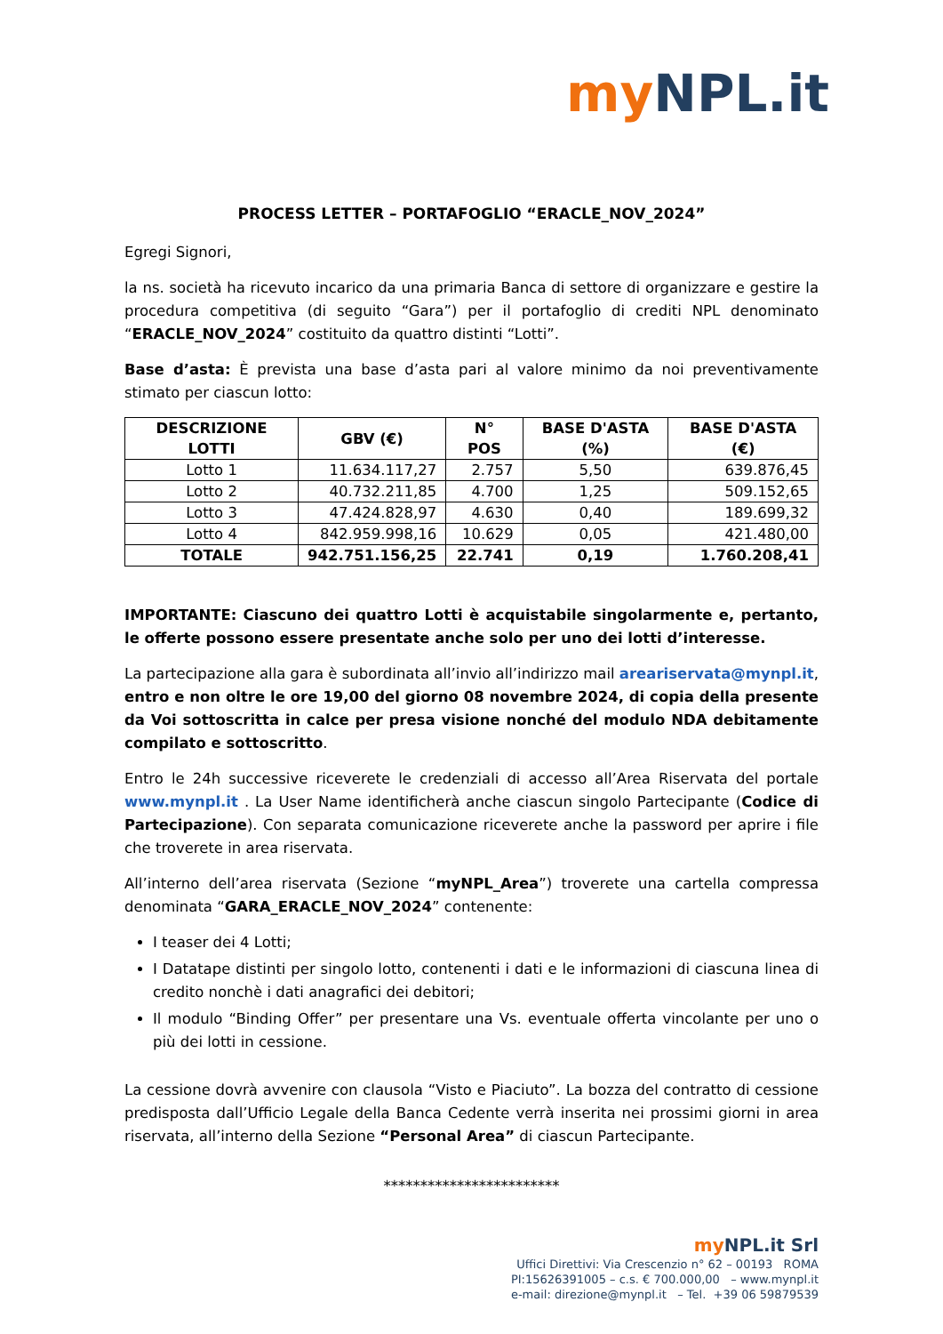my NPL.it
PROCESS LETTER – PORTAFOGLIO “ERACLE_NOV_2024”
Egregi Signori,
la ns. società ha ricevuto incarico da una primaria Banca di settore di organizzare e gestire la procedura competitiva (di seguito “Gara”) per il portafoglio di crediti NPL denominato “ERACLE_NOV_2024” costituito da quattro distinti “Lotti”.
Base d’asta: È prevista una base d’asta pari al valore minimo da noi preventivamente stimato per ciascun lotto:
| DESCRIZIONE LOTTI | GBV (€) | N° POS | BASE D'ASTA (%) | BASE D'ASTA (€) |
| --- | --- | --- | --- | --- |
| Lotto 1 | 11.634.117,27 | 2.757 | 5,50 | 639.876,45 |
| Lotto 2 | 40.732.211,85 | 4.700 | 1,25 | 509.152,65 |
| Lotto 3 | 47.424.828,97 | 4.630 | 0,40 | 189.699,32 |
| Lotto 4 | 842.959.998,16 | 10.629 | 0,05 | 421.480,00 |
| TOTALE | 942.751.156,25 | 22.741 | 0,19 | 1.760.208,41 |
IMPORTANTE: Ciascuno dei quattro Lotti è acquistabile singolarmente e, pertanto, le offerte possono essere presentate anche solo per uno dei lotti d’interesse.
La partecipazione alla gara è subordinata all’invio all’indirizzo mail areariservata@mynpl.it, entro e non oltre le ore 19,00 del giorno 08 novembre 2024, di copia della presente da Voi sottoscritta in calce per presa visione nonché del modulo NDA debitamente compilato e sottoscritto.
Entro le 24h successive riceverete le credenziali di accesso all’Area Riservata del portale www.mynpl.it . La User Name identificherà anche ciascun singolo Partecipante (Codice di Partecipazione). Con separata comunicazione riceverete anche la password per aprire i file che troverete in area riservata.
All’interno dell’area riservata (Sezione “myNPL_Area”) troverete una cartella compressa denominata “GARA_ERACLE_NOV_2024” contenente:
I teaser dei 4 Lotti;
I Datatape distinti per singolo lotto, contenenti i dati e le informazioni di ciascuna linea di credito nonchè i dati anagrafici dei debitori;
Il modulo “Binding Offer” per presentare una Vs. eventuale offerta vincolante per uno o più dei lotti in cessione.
La cessione dovrà avvenire con clausola “Visto e Piaciuto”. La bozza del contratto di cessione predisposta dall’Ufficio Legale della Banca Cedente verrà inserita nei prossimi giorni in area riservata, all’interno della Sezione “Personal Area” di ciascun Partecipante.
************************
my NPL.it Srl
Uffici Direttivi: Via Crescenzio n° 62 – 00193 ROMA
PI:15626391005 – c.s. € 700.000,00 – www.mynpl.it
e-mail: direzione@mynpl.it – Tel. +39 06 59879539